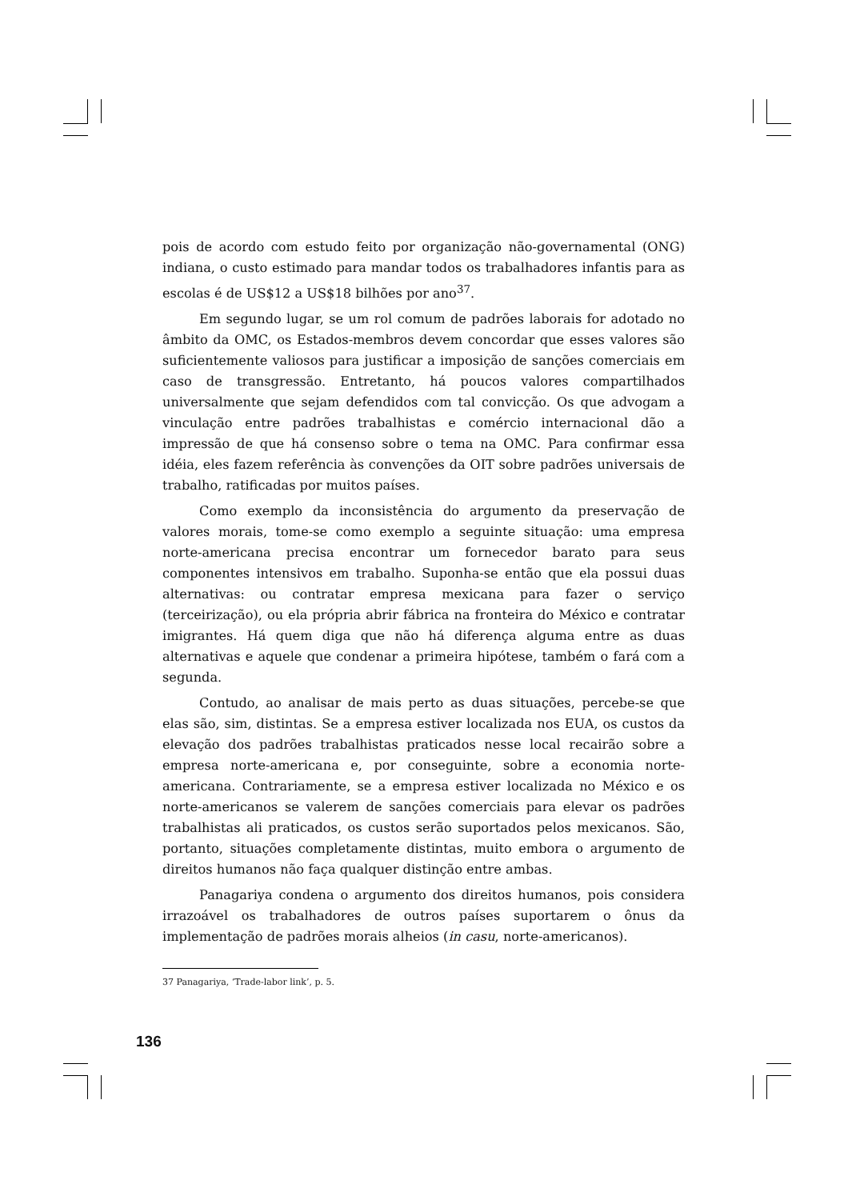pois de acordo com estudo feito por organização não-governamental (ONG) indiana, o custo estimado para mandar todos os trabalhadores infantis para as escolas é de US$12 a US$18 bilhões por ano<sup>37</sup>.
Em segundo lugar, se um rol comum de padrões laborais for adotado no âmbito da OMC, os Estados-membros devem concordar que esses valores são suficientemente valiosos para justificar a imposição de sanções comerciais em caso de transgressão. Entretanto, há poucos valores compartilhados universalmente que sejam defendidos com tal convicção. Os que advogam a vinculação entre padrões trabalhistas e comércio internacional dão a impressão de que há consenso sobre o tema na OMC. Para confirmar essa idéia, eles fazem referência às convenções da OIT sobre padrões universais de trabalho, ratificadas por muitos países.
Como exemplo da inconsistência do argumento da preservação de valores morais, tome-se como exemplo a seguinte situação: uma empresa norte-americana precisa encontrar um fornecedor barato para seus componentes intensivos em trabalho. Suponha-se então que ela possui duas alternativas: ou contratar empresa mexicana para fazer o serviço (terceirização), ou ela própria abrir fábrica na fronteira do México e contratar imigrantes. Há quem diga que não há diferença alguma entre as duas alternativas e aquele que condenar a primeira hipótese, também o fará com a segunda.
Contudo, ao analisar de mais perto as duas situações, percebe-se que elas são, sim, distintas. Se a empresa estiver localizada nos EUA, os custos da elevação dos padrões trabalhistas praticados nesse local recairão sobre a empresa norte-americana e, por conseguinte, sobre a economia norte-americana. Contrariamente, se a empresa estiver localizada no México e os norte-americanos se valerem de sanções comerciais para elevar os padrões trabalhistas ali praticados, os custos serão suportados pelos mexicanos. São, portanto, situações completamente distintas, muito embora o argumento de direitos humanos não faça qualquer distinção entre ambas.
Panagariya condena o argumento dos direitos humanos, pois considera irrazoável os trabalhadores de outros países suportarem o ônus da implementação de padrões morais alheios (in casu, norte-americanos).
37 Panagariya, ‘Trade-labor link’, p. 5.
136